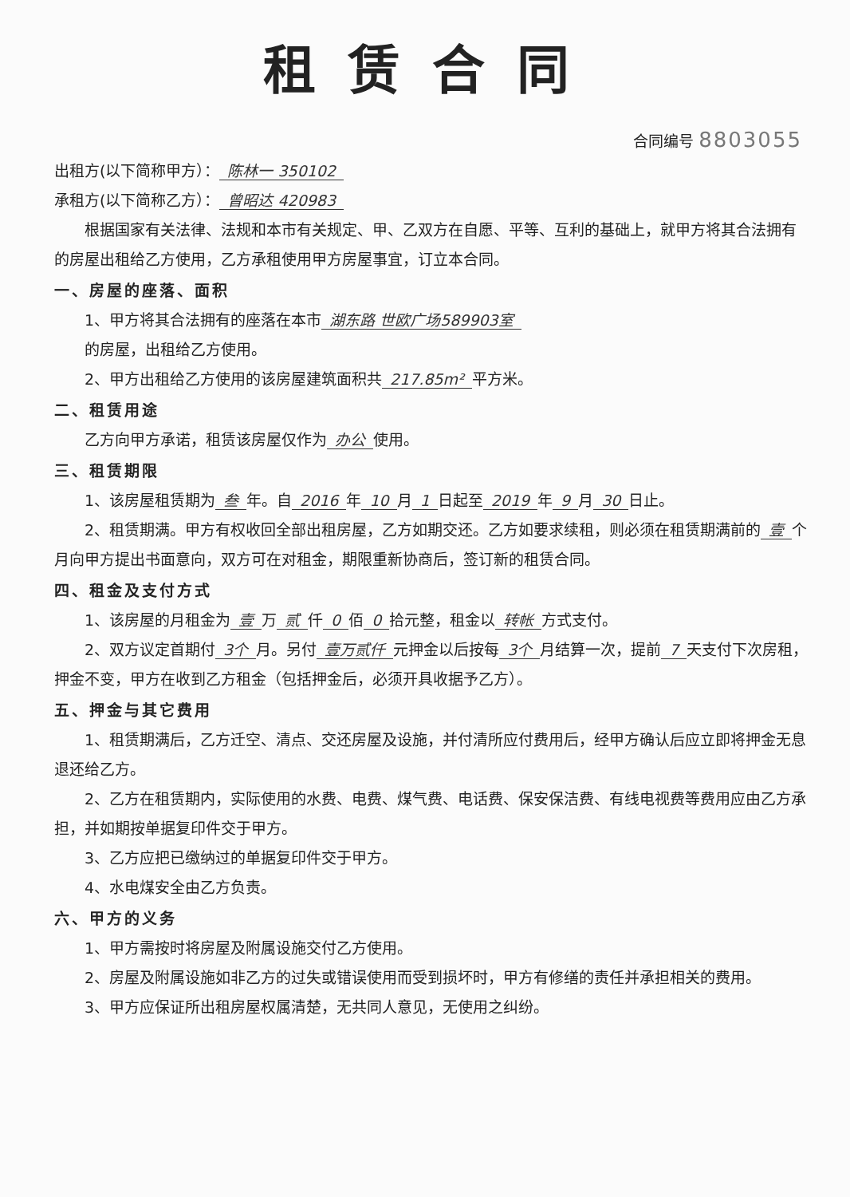租赁合同
合同编号 8803055
出租方(以下简称甲方）： 陈林一 350102
承租方(以下简称乙方）： 曾昭达 420983
根据国家有关法律、法规和本市有关规定、甲、乙双方在自愿、平等、互利的基础上，就甲方将其合法拥有的房屋出租给乙方使用，乙方承租使用甲方房屋事宜，订立本合同。
一、房屋的座落、面积
1、甲方将其合法拥有的座落在本市 湖东路 世欧广场589903室
的房屋，出租给乙方使用。
2、甲方出租给乙方使用的该房屋建筑面积共 217.85m² 平方米。
二、租赁用途
乙方向甲方承诺，租赁该房屋仅作为 办公 使用。
三、租赁期限
1、该房屋租赁期为 叁 年。自 2016 年 10 月 1 日起至 2019 年 9 月 30 日止。
2、租赁期满。甲方有权收回全部出租房屋，乙方如期交还。乙方如要求续租，则必须在租赁期满前的 壹 个月向甲方提出书面意向，双方可在对租金，期限重新协商后，签订新的租赁合同。
四、租金及支付方式
1、该房屋的月租金为 壹 万 贰 仟 0 佰 0 拾元整，租金以 转帐 方式支付。
2、双方议定首期付 3个 月。另付 壹万贰仟 元押金以后按每 3个 月结算一次，提前 7 天支付下次房租，押金不变，甲方在收到乙方租金（包括押金后，必须开具收据予乙方）。
五、押金与其它费用
1、租赁期满后，乙方迁空、清点、交还房屋及设施，并付清所应付费用后，经甲方确认后应立即将押金无息退还给乙方。
2、乙方在租赁期内，实际使用的水费、电费、煤气费、电话费、保安保洁费、有线电视费等费用应由乙方承担，并如期按单据复印件交于甲方。
3、乙方应把已缴纳过的单据复印件交于甲方。
4、水电煤安全由乙方负责。
六、甲方的义务
1、甲方需按时将房屋及附属设施交付乙方使用。
2、房屋及附属设施如非乙方的过失或错误使用而受到损坏时，甲方有修缮的责任并承担相关的费用。
3、甲方应保证所出租房屋权属清楚，无共同人意见，无使用之纠纷。